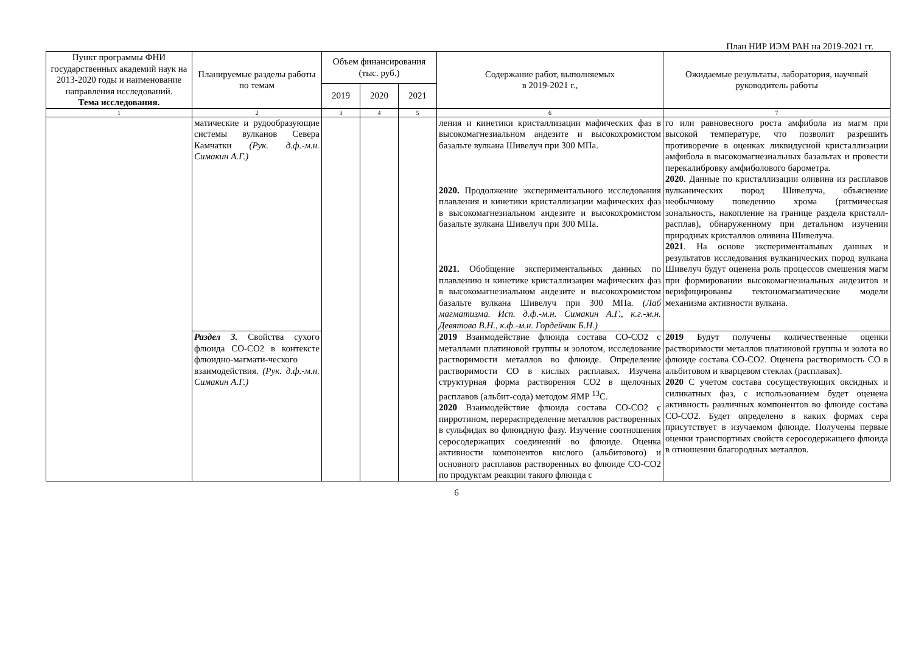План НИР ИЭМ РАН на 2019-2021 гг.
| Пункт программы ФНИ государственных академий наук на 2013-2020 годы и наименование направления исследований. Тема исследования. | Планируемые разделы работы по темам | Объем финансирования (тыс. руб.) | | | Содержание работ, выполняемых в 2019-2021 г., | Ожидаемые результаты, лаборатория, научный руководитель работы |
| --- | --- | --- | --- | --- | --- | --- |
| | | 2019 | 2020 | 2021 | | |
| 1 | 2 | 3 | 4 | 5 | 6 | 7 |
| | матические и рудообразующие системы вулканов Севера Камчатки (Рук. д.ф.-м.н. Симакин А.Г.) | | | | ления и кинетики кристаллизации мафических фаз в высокомагнезиальном андезите и высокохромистом базальте вулкана Шивелуч при 300 МПа. 2020. Продолжение экспериментального исследования плавления и кинетики кристаллизации мафических фаз в высокомагнезиальном андезите и высокохромистом базальте вулкана Шивелуч при 300 МПа. 2021. Обобщение экспериментальных данных по плавлению и кинетике кристаллизации мафических фаз в высокомагнезиальном андезите и высокохромистом базальте вулкана Шивелуч при 300 МПа. (Лаб магматизма. Исп. д.ф.-м.н. Симакин А.Г., к.г.-м.н. Девятова В.Н., к.ф.-м.н. Гордейчик Б.Н.) | го или равновесного роста амфибола из магм при высокой температуре, что позволит разрешить противоречие в оценках ликвидусной кристаллизации амфибола в высокомагнезиальных базальтах и провести перекалибровку амфиболового барометра. 2020 . Данные по кристаллизации оливина из расплавов вулканических пород Шивелуча, объяснение необычному поведению хрома (ритмическая зональность, накопление на границе раздела кристалл-расплав), обнаруженному при детальном изучении природных кристаллов оливина Шивелуча. 2021 . На основе экспериментальных данных и результатов исследования вулканических пород вулкана Шивелуч будут оценена роль процессов смешения магм при формировании высокомагнезиальных андезитов и верифицированы тектономагматические модели механизма активности вулкана. |
| | Раздел 3. Свойства сухого флюида СО-СО2 в контексте флюидно-магмати-ческого взаимодействия. (Рук. д.ф.-м.н. Симакин А.Г.) | | | | 2019 Взаимодействие флюида состава СО-СО2 с металлами платиновой группы и золотом, исследование растворимости металлов во флюиде. Определение растворимости СО в кислых расплавах. Изучена структурная форма растворения СО2 в щелочных расплавов (альбит-сода) методом ЯМР <sup>13</sup>С. 2020 Взаимодействие флюида состава СО-СО2 с пирротином, перераспределение металлов растворенных в сульфидах во флюидную фазу. Изучение соотношения серосодержащих соединений во флюиде. Оценка активности компонентов кислого (альбитового) и основного расплавов растворенных во флюиде СО-СО2 по продуктам реакции такого флюида с | 2019 Будут получены количественные оценки растворимости металлов платиновой группы и золота во флюиде состава СО-СО2. Оценена растворимость СО в альбитовом и кварцевом стеклах (расплавах). 2020 С учетом состава сосуществующих оксидных и силикатных фаз, с использованием будет оценена активность различных компонентов во флюиде состава СО-СО2. Будет определено в каких формах сера присутствует в изучаемом флюиде. Получены первые оценки транспортных свойств серосодержащего флюида в отношении благородных металлов. |
6